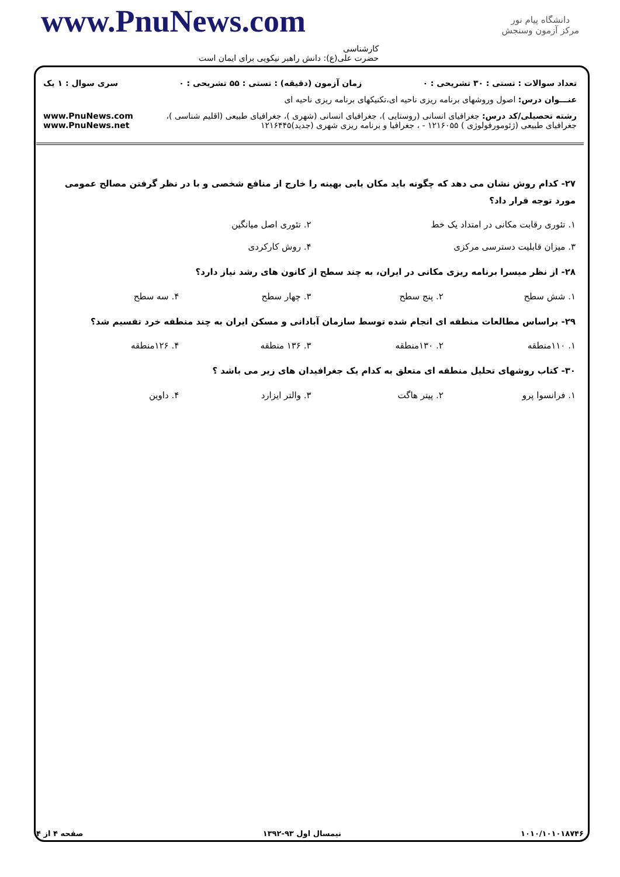دانشگاه پیام نور
مرکز آزمون وسنجش
www.PnuNews.com
کارشناسی
حضرت علی(ع): دانش راهبر نیکویی برای ایمان است
تعداد سوالات : تستی : ۳۰ تشریحی : ۰ زمان آزمون (دقیقه) : تستی : ۵۵ تشریحی : ۰ سری سوال : ۱ یک
عنـــوان درس: اصول وروشهای برنامه ریزی ناحیه ای،تکنیکهای برنامه ریزی ناحیه ای
رشته تحصیلی/کد درس: جغرافیای انسانی (روستایی )، جغرافیای انسانی (شهری )، جغرافیای طبیعی (اقلیم شناسی )، جغرافیای طبیعی (ژئومورفولوژی ) ۱۲۱۶۰۵۵ - ، جغرافیا و برنامه ریزی شهری (جدید)۱۲۱۶۴۴۵ www.PnuNews.com www.PnuNews.net
۲۷- کدام روش نشان می دهد که چگونه باید مکان یابی بهینه را خارج از منافع شخصی و با در نظر گرفتن مصالح عمومی مورد توجه قرار داد؟
۱. تئوری رقابت مکانی در امتداد یک خط ۲. تئوری اصل میانگین
۳. میزان قابلیت دسترسی مرکزی ۴. روش کارکردی
۲۸- از نظر میسرا برنامه ریزی مکانی در ایران، به چند سطح از کانون های رشد نیاز دارد؟
۱. شش سطح ۲. پنج سطح ۳. چهار سطح ۴. سه سطح
۲۹- براساس مطالعات منطقه ای انجام شده توسط سازمان آبادانی و مسکن ایران به چند منطقه خرد تقسیم شد؟
۱. ۱۱۰منطقه ۲. ۱۳۰منطقه ۳. ۱۳۶ منطقه ۴. ۱۲۶منطقه
۳۰- کتاب روشهای تحلیل منطقه ای متعلق به کدام یک جغرافیدان های زیر می باشد ؟
۱. فرانسوا پرو ۲. پیتر هاگت ۳. والتر ایزارد ۴. داوین
۱۰۱۰/۱۰۱۰۱۸۷۴۶ نیمسال اول ۹۳-۱۳۹۲ صفحه ۴ از ۴